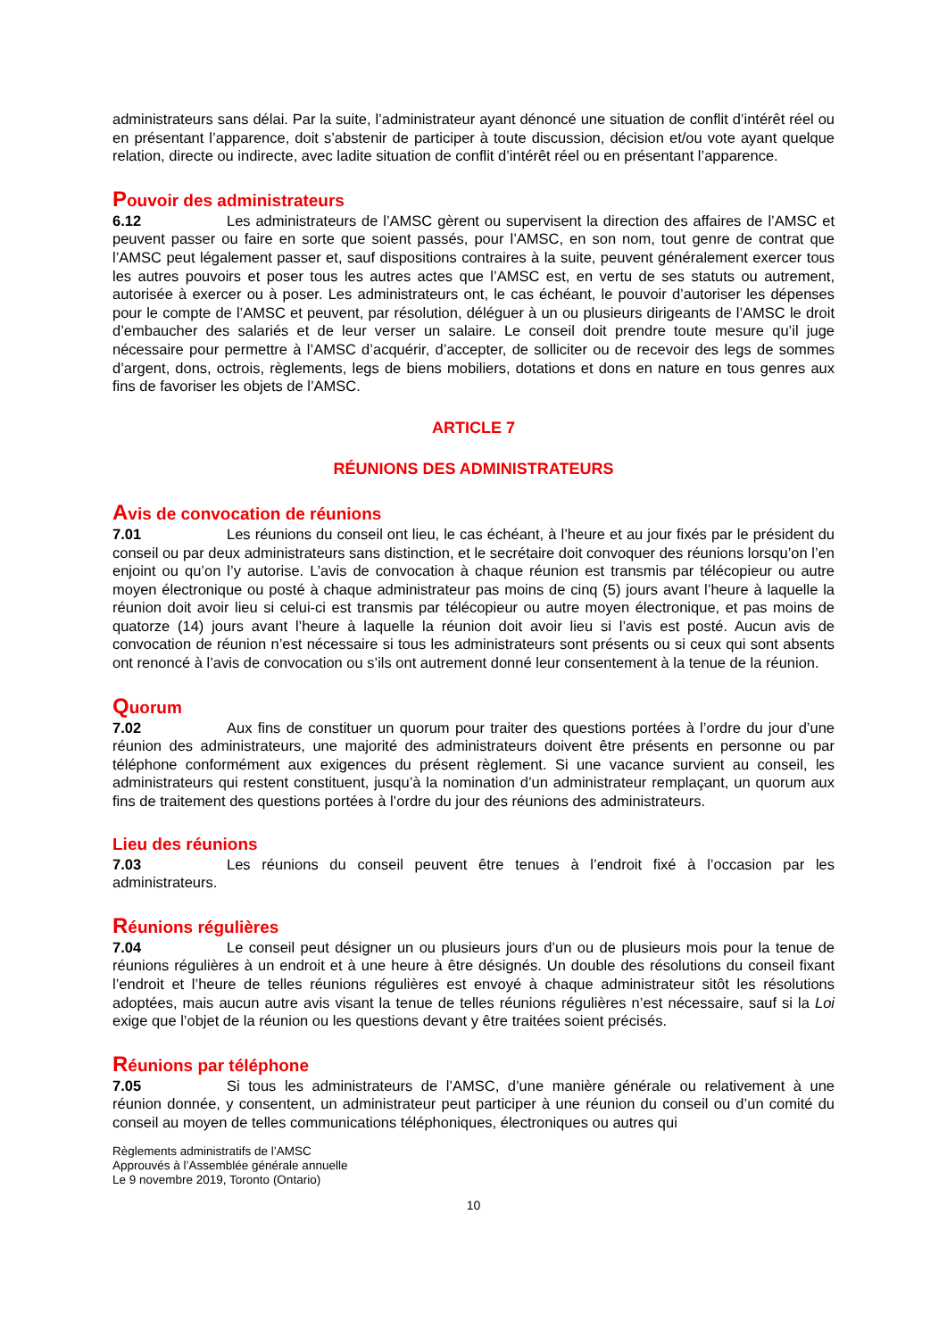administrateurs sans délai. Par la suite, l’administrateur ayant dénoncé une situation de conflit d’intérêt réel ou en présentant l’apparence, doit s’abstenir de participer à toute discussion, décision et/ou vote ayant quelque relation, directe ou indirecte, avec ladite situation de conflit d’intérêt réel ou en présentant l’apparence.
Pouvoir des administrateurs
6.12 Les administrateurs de l’AMSC gèrent ou supervisent la direction des affaires de l’AMSC et peuvent passer ou faire en sorte que soient passés, pour l’AMSC, en son nom, tout genre de contrat que l’AMSC peut légalement passer et, sauf dispositions contraires à la suite, peuvent généralement exercer tous les autres pouvoirs et poser tous les autres actes que l’AMSC est, en vertu de ses statuts ou autrement, autorisée à exercer ou à poser. Les administrateurs ont, le cas échéant, le pouvoir d’autoriser les dépenses pour le compte de l’AMSC et peuvent, par résolution, déléguer à un ou plusieurs dirigeants de l’AMSC le droit d’embaucher des salariés et de leur verser un salaire. Le conseil doit prendre toute mesure qu’il juge nécessaire pour permettre à l’AMSC d’acquérir, d’accepter, de solliciter ou de recevoir des legs de sommes d’argent, dons, octrois, règlements, legs de biens mobiliers, dotations et dons en nature en tous genres aux fins de favoriser les objets de l’AMSC.
ARTICLE 7
RÉUNIONS DES ADMINISTRATEURS
Avis de convocation de réunions
7.01 Les réunions du conseil ont lieu, le cas échéant, à l’heure et au jour fixés par le président du conseil ou par deux administrateurs sans distinction, et le secrétaire doit convoquer des réunions lorsqu’on l’en enjoint ou qu’on l’y autorise. L’avis de convocation à chaque réunion est transmis par télécopieur ou autre moyen électronique ou posté à chaque administrateur pas moins de cinq (5) jours avant l’heure à laquelle la réunion doit avoir lieu si celui-ci est transmis par télécopieur ou autre moyen électronique, et pas moins de quatorze (14) jours avant l’heure à laquelle la réunion doit avoir lieu si l’avis est posté. Aucun avis de convocation de réunion n’est nécessaire si tous les administrateurs sont présents ou si ceux qui sont absents ont renoncé à l’avis de convocation ou s’ils ont autrement donné leur consentement à la tenue de la réunion.
Quorum
7.02 Aux fins de constituer un quorum pour traiter des questions portées à l’ordre du jour d’une réunion des administrateurs, une majorité des administrateurs doivent être présents en personne ou par téléphone conformément aux exigences du présent règlement. Si une vacance survient au conseil, les administrateurs qui restent constituent, jusqu’à la nomination d’un administrateur remplaçant, un quorum aux fins de traitement des questions portées à l’ordre du jour des réunions des administrateurs.
Lieu des réunions
7.03 Les réunions du conseil peuvent être tenues à l’endroit fixé à l’occasion par les administrateurs.
Réunions régulières
7.04 Le conseil peut désigner un ou plusieurs jours d’un ou de plusieurs mois pour la tenue de réunions régulières à un endroit et à une heure à être désignés. Un double des résolutions du conseil fixant l’endroit et l’heure de telles réunions régulières est envoyé à chaque administrateur sitôt les résolutions adoptées, mais aucun autre avis visant la tenue de telles réunions régulières n’est nécessaire, sauf si la Loi exige que l’objet de la réunion ou les questions devant y être traitées soient précisés.
Réunions par téléphone
7.05 Si tous les administrateurs de l’AMSC, d’une manière générale ou relativement à une réunion donnée, y consentent, un administrateur peut participer à une réunion du conseil ou d’un comité du conseil au moyen de telles communications téléphoniques, électroniques ou autres qui
Règlements administratifs de l’AMSC
Approuvés à l’Assemblée générale annuelle
Le 9 novembre 2019, Toronto (Ontario)
10